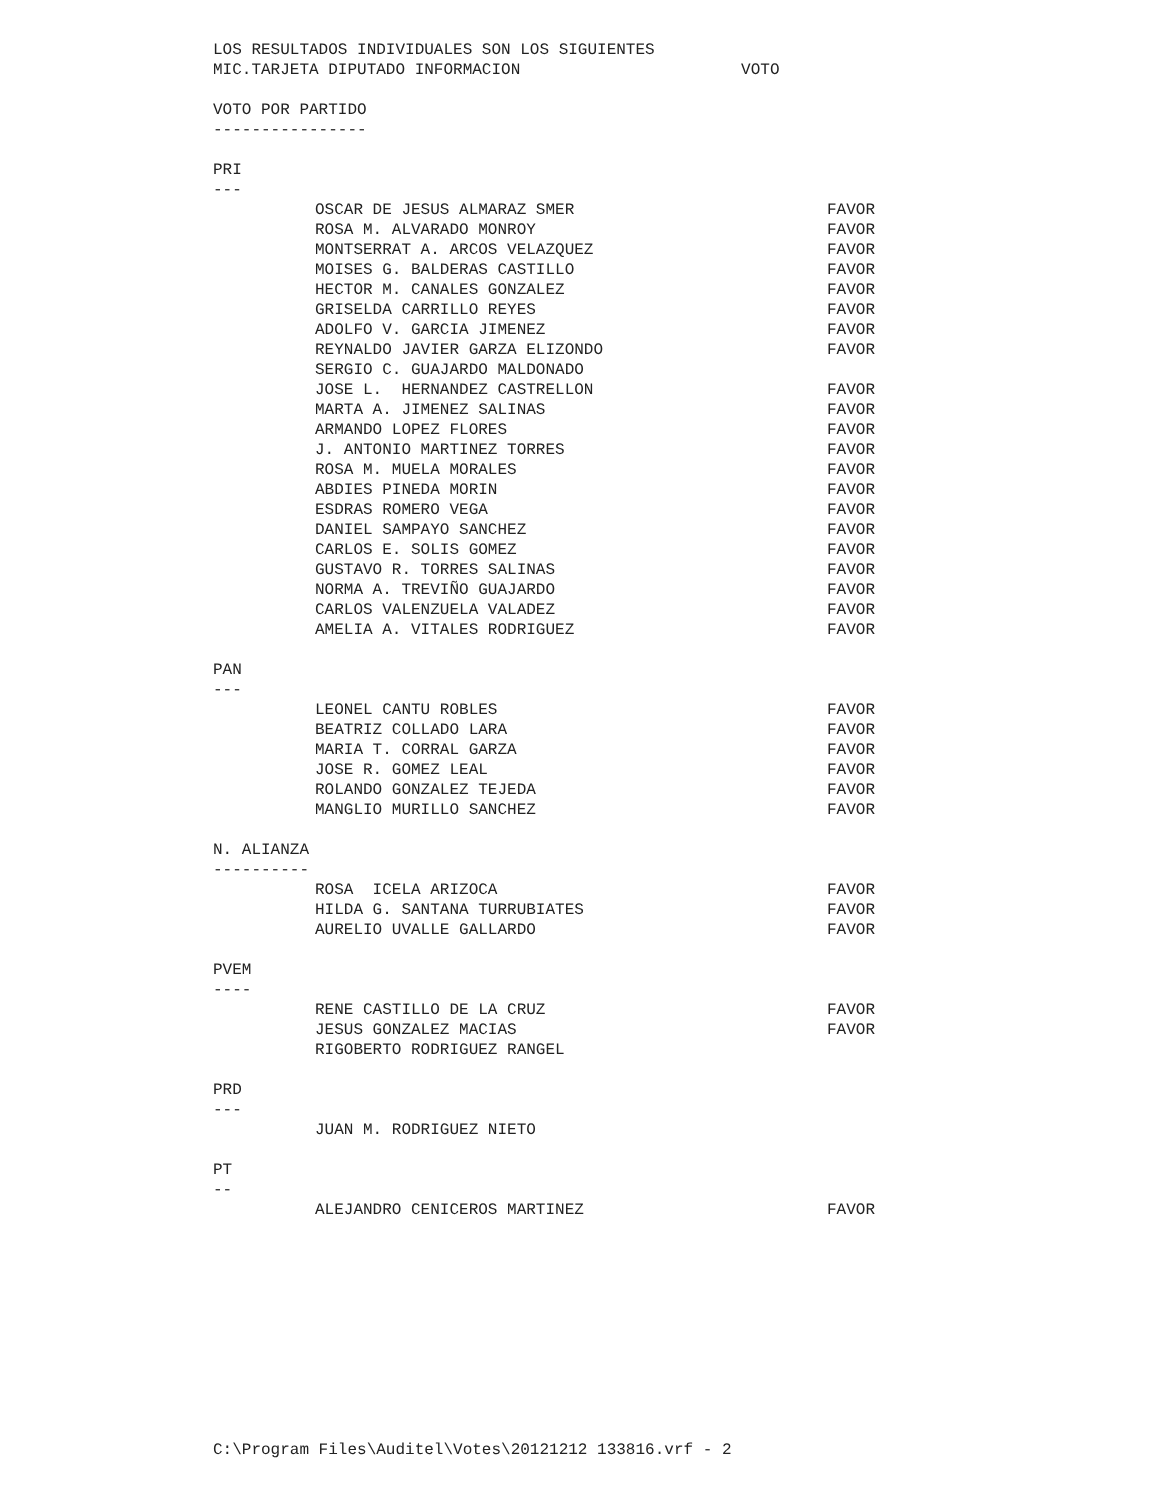LOS RESULTADOS INDIVIDUALES SON LOS SIGUIENTES
MIC.TARJETA DIPUTADO INFORMACION VOTO
VOTO POR PARTIDO
----------------
PRI
---
| OSCAR DE JESUS ALMARAZ SMER | FAVOR |
| ROSA M. ALVARADO MONROY | FAVOR |
| MONTSERRAT A. ARCOS VELAZQUEZ | FAVOR |
| MOISES G. BALDERAS CASTILLO | FAVOR |
| HECTOR M. CANALES GONZALEZ | FAVOR |
| GRISELDA CARRILLO REYES | FAVOR |
| ADOLFO V. GARCIA JIMENEZ | FAVOR |
| REYNALDO JAVIER GARZA ELIZONDO | FAVOR |
| SERGIO C. GUAJARDO MALDONADO | |
| JOSE L. HERNANDEZ CASTRELLON | FAVOR |
| MARTA A. JIMENEZ SALINAS | FAVOR |
| ARMANDO LOPEZ FLORES | FAVOR |
| J. ANTONIO MARTINEZ TORRES | FAVOR |
| ROSA M. MUELA MORALES | FAVOR |
| ABDIES PINEDA MORIN | FAVOR |
| ESDRAS ROMERO VEGA | FAVOR |
| DANIEL SAMPAYO SANCHEZ | FAVOR |
| CARLOS E. SOLIS GOMEZ | FAVOR |
| GUSTAVO R. TORRES SALINAS | FAVOR |
| NORMA A. TREVIÑO GUAJARDO | FAVOR |
| CARLOS VALENZUELA VALADEZ | FAVOR |
| AMELIA A. VITALES RODRIGUEZ | FAVOR |
PAN
---
| LEONEL CANTU ROBLES | FAVOR |
| BEATRIZ COLLADO LARA | FAVOR |
| MARIA T. CORRAL GARZA | FAVOR |
| JOSE R. GOMEZ LEAL | FAVOR |
| ROLANDO GONZALEZ TEJEDA | FAVOR |
| MANGLIO MURILLO SANCHEZ | FAVOR |
N. ALIANZA
----------
| ROSA ICELA ARIZOCA | FAVOR |
| HILDA G. SANTANA TURRUBIATES | FAVOR |
| AURELIO UVALLE GALLARDO | FAVOR |
PVEM
----
| RENE CASTILLO DE LA CRUZ | FAVOR |
| JESUS GONZALEZ MACIAS | FAVOR |
| RIGOBERTO RODRIGUEZ RANGEL | |
PRD
---
| JUAN M. RODRIGUEZ NIETO | |
PT
--
| ALEJANDRO CENICEROS MARTINEZ | FAVOR |
C:\Program Files\Auditel\Votes\20121212 133816.vrf - 2